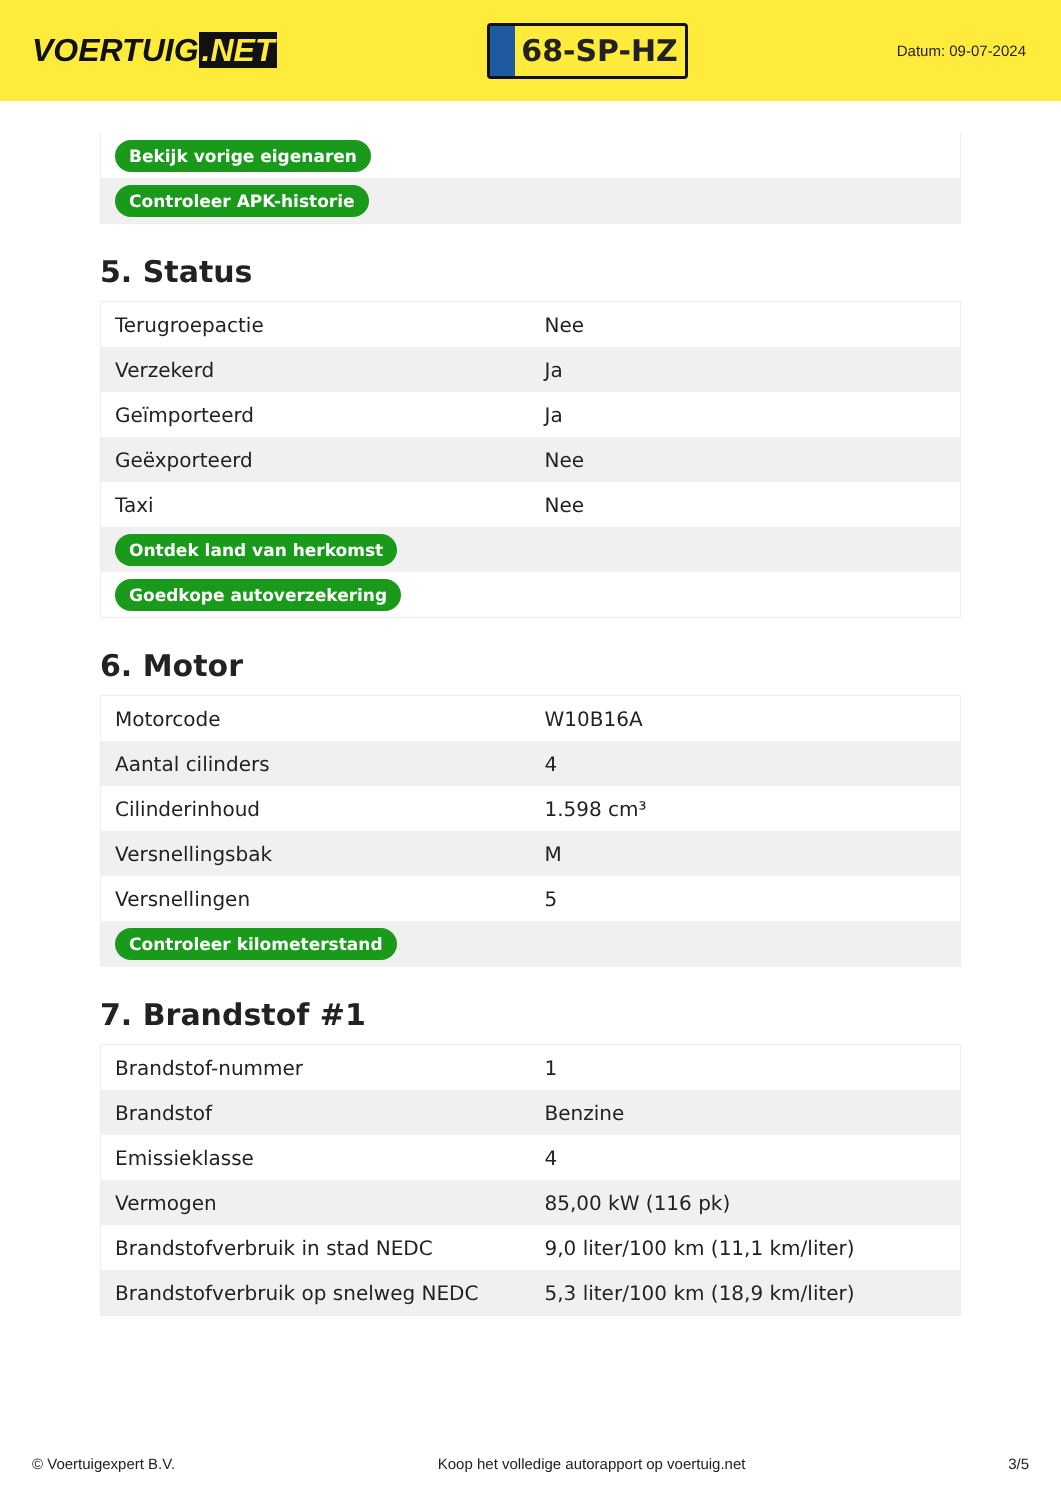VOERTUIG.NET
68-SP-HZ
Datum: 09-07-2024
| Bekijk vorige eigenaren |
| Controleer APK-historie |
5. Status
| Terugroepactie | Nee |
| Verzekerd | Ja |
| Geïmporteerd | Ja |
| Geëxporteerd | Nee |
| Taxi | Nee |
| Ontdek land van herkomst | |
| Goedkope autoverzekering | |
6. Motor
| Motorcode | W10B16A |
| Aantal cilinders | 4 |
| Cilinderinhoud | 1.598 cm³ |
| Versnellingsbak | M |
| Versnellingen | 5 |
| Controleer kilometerstand | |
7. Brandstof #1
| Brandstof-nummer | 1 |
| Brandstof | Benzine |
| Emissieklasse | 4 |
| Vermogen | 85,00 kW (116 pk) |
| Brandstofverbruik in stad NEDC | 9,0 liter/100 km (11,1 km/liter) |
| Brandstofverbruik op snelweg NEDC | 5,3 liter/100 km (18,9 km/liter) |
© Voertuigexpert B.V. Koop het volledige autorapport op voertuig.net 3/5